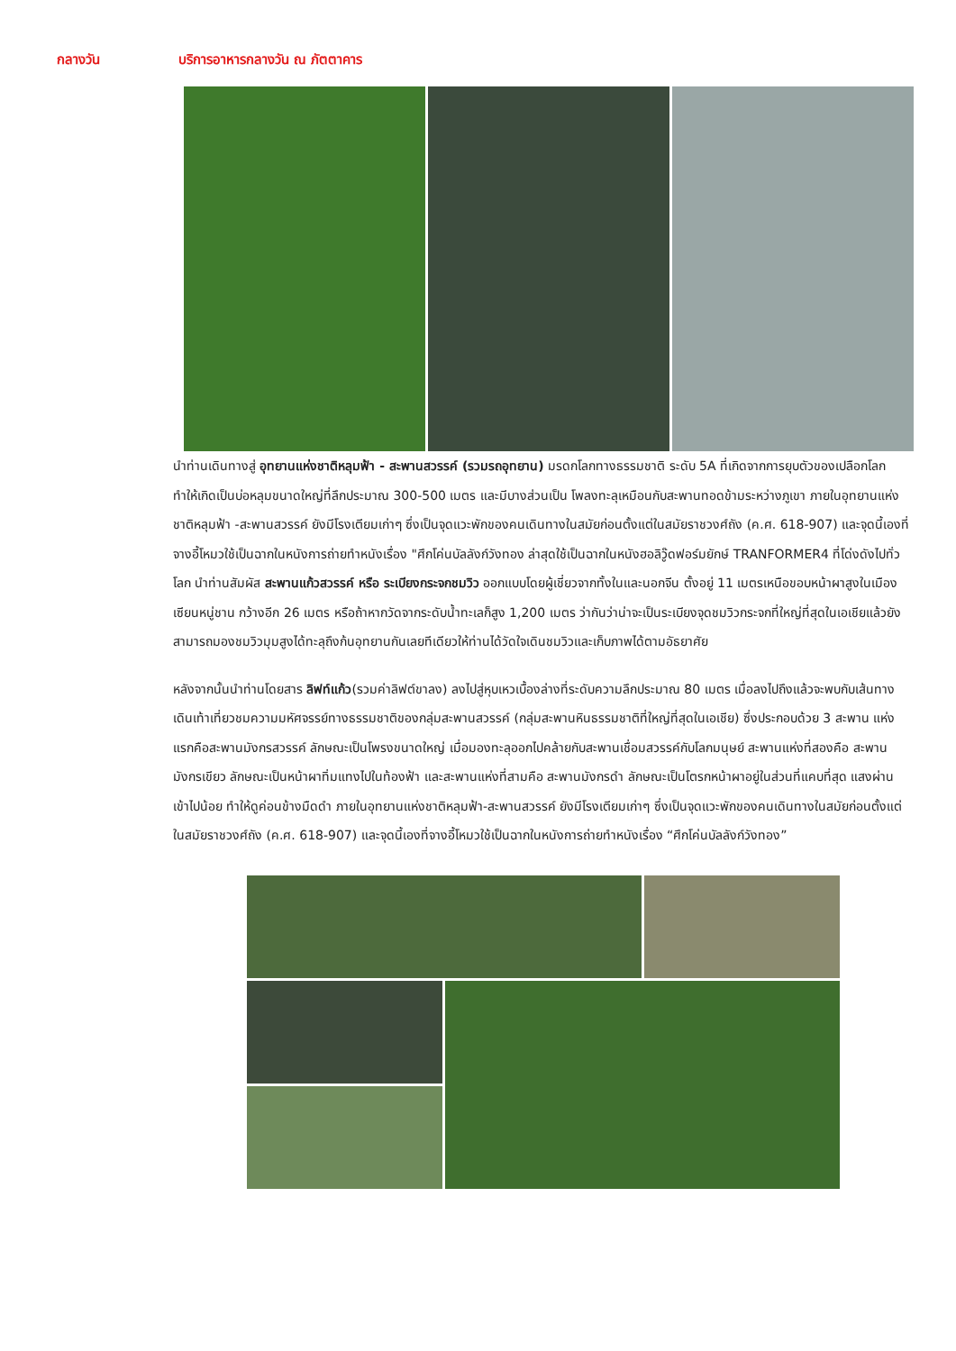กลางวัน บริการอาหารกลางวัน ณ ภัตตาคาร
นำท่านเดินทางสู่ อุทยานแห่งชาติหลุมฟ้า - สะพานสวรรค์ (รวมรถอุทยาน) มรดกโลกทางธรรมชาติ ระดับ 5A ที่เกิดจากการยุบตัวของเปลือกโลก ทำให้เกิดเป็นบ่อหลุมขนาดใหญ่ที่ลึกประมาณ 300-500 เมตร และมีบางส่วนเป็น โพลงทะลุเหมือนกับสะพานทอดข้ามระหว่างภูเขา ภายในอุทยานแห่งชาติหลุมฟ้า -สะพานสวรรค์ ยังมีโรงเตียมเก่าๆ ซึ่งเป็นจุดแวะพักของคนเดินทางในสมัยก่อนตั้งแต่ในสมัยราชวงศ์ถัง (ค.ศ. 618-907) และจุดนี้เองที่จางอี้โหมวใช้เป็นฉากในหนังการถ่ายทำหนังเรื่อง "ศึกโค่นบัลลังก์วังทอง ล่าสุดใช้เป็นฉากในหนังฮอลิวู๊ดฟอร์มยักษ์ TRANFORMER4 ที่โด่งดังไปทั่วโลก นำท่านสัมผัส สะพานแก้วสวรรค์ หรือ ระเบียงกระจกชมวิว ออกแบบโดยผู้เชี่ยวจากทั้งในและนอกจีน ตั้งอยู่ 11 เมตรเหนือขอบหน้าผาสูงในเมืองเซียนหนู่ชาน กว้างอีก 26 เมตร หรือถ้าหากวัดจากระดับน้ำทะเลก็สูง 1,200 เมตร ว่ากันว่าน่าจะเป็นระเบียงจุดชมวิวกระจกที่ใหญ่ที่สุดในเอเชียแล้วยังสามารถมองชมวิวมุมสูงได้ทะลุถึงก้นอุทยานกันเลยทีเดียวให้ท่านได้วัดใจเดินชมวิวและเก็บภาพได้ตามอัธยาศัย
หลังจากนั้นนำท่านโดยสาร ลิฟท์แก้ว(รวมค่าลิฟต์ขาลง) ลงไปสู่หุบเหวเบื้องล่างที่ระดับความลึกประมาณ 80 เมตร เมื่อลงไปถึงแล้วจะพบกับเส้นทางเดินเท้าเที่ยวชมความมหัศจรรย์ทางธรรมชาติของกลุ่มสะพานสวรรค์ (กลุ่มสะพานหินธรรมชาติที่ใหญ่ที่สุดในเอเชีย) ซึ่งประกอบด้วย 3 สะพาน แห่งแรกคือสะพานมังกรสวรรค์ ลักษณะเป็นโพรงขนาดใหญ่ เมื่อมองทะลุออกไปคล้ายกับสะพานเชื่อมสวรรค์กับโลกมนุษย์ สะพานแห่งที่สองคือ สะพานมังกรเขียว ลักษณะเป็นหน้าผาทิ่มแทงไปในท้องฟ้า และสะพานแห่งที่สามคือ สะพานมังกรดำ ลักษณะเป็นโตรกหน้าผาอยู่ในส่วนที่แคบที่สุด แสงผ่านเข้าไปน้อย ทำให้ดูค่อนข้างมืดดำ ภายในอุทยานแห่งชาติหลุมฟ้า-สะพานสวรรค์ ยังมีโรงเตียมเก่าๆ ซึ่งเป็นจุดแวะพักของคนเดินทางในสมัยก่อนตั้งแต่ในสมัยราชวงศ์ถัง (ค.ศ. 618-907) และจุดนี้เองที่จางอี้โหมวใช้เป็นฉากในหนังการถ่ายทำหนังเรื่อง “ศึกโค่นบัลลังก์วังทอง”